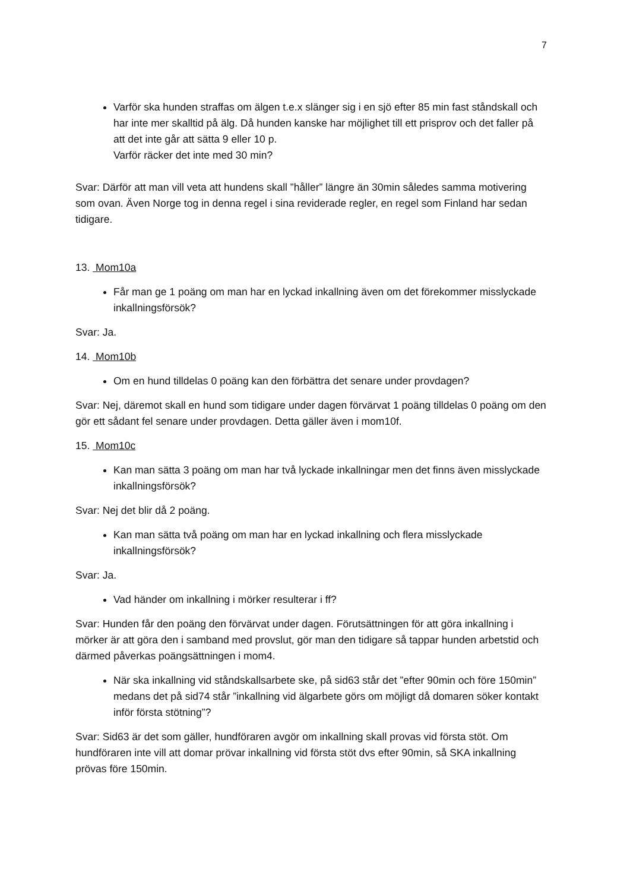7
Varför ska hunden straffas om älgen t.e.x slänger sig i en sjö efter 85 min fast ståndskall och har inte mer skalltid på älg. Då hunden kanske har möjlighet till ett prisprov och det faller på att det inte går att sätta 9 eller 10 p.
Varför räcker det inte med 30 min?
Svar: Därför att man vill veta att hundens skall ”håller” längre än 30min således samma motivering som ovan. Även Norge tog in denna regel i sina reviderade regler, en regel som Finland har sedan tidigare.
13. Mom10a
Får man ge 1 poäng om man har en lyckad inkallning även om det förekommer misslyckade inkallningsförsök?
Svar: Ja.
14. Mom10b
Om en hund tilldelas 0 poäng kan den förbättra det senare under provdagen?
Svar: Nej, däremot skall en hund som tidigare under dagen förvärvat 1 poäng tilldelas 0 poäng om den gör ett sådant fel senare under provdagen. Detta gäller även i mom10f.
15. Mom10c
Kan man sätta 3 poäng om man har två lyckade inkallningar men det finns även misslyckade inkallningsförsök?
Svar: Nej det blir då 2 poäng.
Kan man sätta två poäng om man har en lyckad inkallning och flera misslyckade inkallningsförsök?
Svar: Ja.
Vad händer om inkallning i mörker resulterar i ff?
Svar: Hunden får den poäng den förvärvat under dagen. Förutsättningen för att göra inkallning i mörker är att göra den i samband med provslut, gör man den tidigare så tappar hunden arbetstid och därmed påverkas poängsättningen i mom4.
När ska inkallning vid ståndskallsarbete ske, på sid63 står det ”efter 90min och före 150min” medans det på sid74 står ”inkallning vid älgarbete görs om möjligt då domaren söker kontakt inför första stötning”?
Svar: Sid63 är det som gäller, hundföraren avgör om inkallning skall provas vid första stöt. Om hundföraren inte vill att domar prövar inkallning vid första stöt dvs efter 90min, så SKA inkallning prövas före 150min.